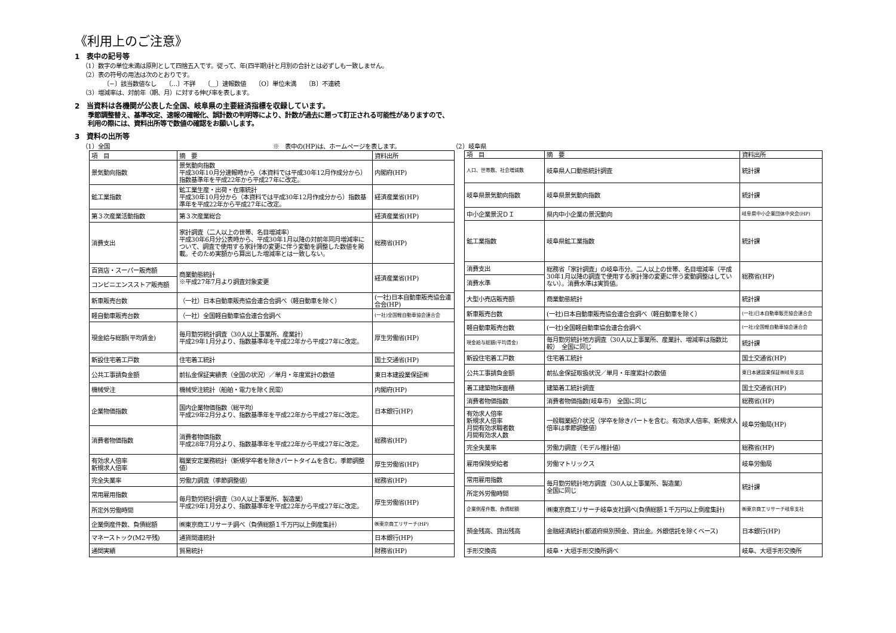《利用上のご注意》
1　表中の記号等
（1）数字の単位未満は原則として四捨五入です。従って、年(四半期)計と月別の合計とは必ずしも一致しません。
（2）表の符号の用法は次のとおりです。
〔−〕該当数値なし　　〔…〕不詳　　〔＿〕速報数値　　〔O〕単位未満　　〔B〕不連続
（3）増減率は、対前年（期、月）に対する伸び率を表します。
2　当資料は各機関が公表した全国、岐阜県の主要経済指標を収録しています。
季節調整替え、基準改定、速報の確報化、誤計数の判明等により、計数が過去に遡って訂正される可能性がありますので、
利用の際には、資料出所等で数値の確認をお願いします。
3　資料の出所等
（1）全国 ※　表中の(HP)は、ホームページを表します。 （2）岐阜県
| 項 目 | 摘 要 | 資料出所 |
| --- | --- | --- |
| 景気動向指数 | 景気動向指数 平成30年10月分速報時から（本資料では平成30年12月作成分から）指数基準年を平成22年から平成27年に改定。 | 内閣府(HP) |
| 鉱工業指数 | 鉱工業生産・出荷・在庫統計 平成30年10月分から（本資料では平成30年12月作成分から）指数基準年を平成22年から平成27年に改定。 | 経済産業省(HP) |
| 第３次産業活動指数 | 第３次産業総合 | 経済産業省(HP) |
| 消費支出 | 家計調査（二人以上の世帯、名目増減率） 平成30年6月分公表時から、平成30年1月以降の対前年同月増減率について、調査で使用する家計簿の変更に伴う変動を調整した数値を掲載。そのため実額から算出した増減率とは一致しない。 | 総務省(HP) |
| 百貨店・スーパー販売額 | 商業動態統計 ※平成27年7月より調査対象変更 | 経済産業省(HP) |
| コンビニエンスストア販売額 | | |
| 新車販売台数 | （一社）日本自動車販売協会連合会調べ（軽自動車を除く） | (一社)日本自動車販売協会連合会(HP) |
| 軽自動車販売台数 | （一社）全国軽自動車協会連合会調べ | (一社)全国軽自動車協会連合会 |
| 現金給与総額(平均賃金) | 毎月勤労統計調査（30人以上事業所、産業計） 平成29年1月分より、指数基準年を平成22年から平成27年に改定。 | 厚生労働省(HP) |
| 新設住宅着工戸数 | 住宅着工統計 | 国土交通省(HP) |
| 公共工事請負金額 | 前払金保証実績表（全国の状況）／単月・年度累計の数値 | 東日本建設業保証㈱ |
| 機械受注 | 機械受注統計（船舶・電力を除く民需） | 内閣府(HP) |
| 企業物価指数 | 国内企業物価指数（総平均） 平成29年2月分より、指数基準年を平成22年から平成27年に改定。 | 日本銀行(HP) |
| 消費者物価指数 | 消費者物価指数 平成28年7月分より、指数基準年を平成22年から平成27年に改定。 | 総務省(HP) |
| 有効求人倍率 新規求人倍率 | 職業安定業務統計（新規学卒者を除きパートタイムを含む。季節調整値） | 厚生労働省(HP) |
| 完全失業率 | 労働力調査（季節調整値） | 総務省(HP) |
| 常用雇用指数 | 毎月勤労統計調査（30人以上事業所、製造業） 平成29年1月分より、指数基準年を平成22年から平成27年に改定。 | 厚生労働省(HP) |
| 所定外労働時間 | | |
| 企業倒産件数、負債総額 | ㈱東京商工リサーチ調べ（負債総額１千万円以上倒産集計） | ㈱東京商工リサーチ(HP) |
| マネーストック(M2平残) | 通貨関連統計 | 日本銀行(HP) |
| 通関実績 | 貿易統計 | 財務省(HP) |
| 項 目 | 摘 要 | 資料出所 |
| --- | --- | --- |
| 人口、世帯数、社会増減数 | 岐阜県人口動態統計調査 | 統計課 |
| 岐阜県景気動向指数 | 岐阜県景気動向指数 | 統計課 |
| 中小企業景況ＤＩ | 県内中小企業の景況動向 | 岐阜県中小企業団体中央会(HP) |
| 鉱工業指数 | 岐阜県鉱工業指数 | 統計課 |
| 消費支出 | 総務省「家計調査」の岐阜市分。二人以上の世帯、名目増減率（平成30年1月以降の調査で使用する家計簿の変更に伴う変動調整はしていない）。消費水準は実質値。 | 総務省(HP) |
| 消費水準 | | |
| 大型小売店販売額 | 商業動態統計 | 統計課 |
| 新車販売台数 | (一社)日本自動車販売協会連合会調べ（軽自動車を除く） | (一社)日本自動車販売協会連合会 |
| 軽自動車販売台数 | (一社)全国軽自動車協会連合会調べ | (一社)全国軽自動車協会連合会 |
| 現金給与総額(平均賃金) | 毎月勤労統計地方調査（30人以上事業所、産業計、増減率は指数比較） 全国に同じ | 統計課 |
| 新設住宅着工戸数 | 住宅着工統計 | 国土交通省(HP) |
| 公共工事請負金額 | 前払金保証取扱状況／単月・年度累計の数値 | 東日本建設業保証㈱岐阜支店 |
| 着工建築物床面積 | 建築着工統計調査 | 国土交通省(HP) |
| 消費者物価指数 | 消費者物価指数(岐阜市) 全国に同じ | 総務省(HP) |
| 有効求人倍率 新規求人倍率 月間有効求職者数 月間有効求人数 | 一般職業紹介状況（学卒を除きパートを含む。有効求人倍率、新規求人倍率は季節調整値） | 岐阜労働局(HP) |
| 完全失業率 | 労働力調査（モデル推計値） | 総務省(HP) |
| 雇用保険受給者 | 労働マトリックス | 岐阜労働局 |
| 常用雇用指数 | 毎月勤労統計地方調査（30人以上事業所、製造業） 全国に同じ | 統計課 |
| 所定外労働時間 | | |
| 企業倒産件数、負債総額 | ㈱東京商工リサーチ岐阜支社調べ(負債総額１千万円以上倒産集計) | ㈱東京商工リサーチ岐阜支社 |
| 預金残高、貸出残高 | 金融経済統計(都道府県別預金、貸出金。外銀信託を除くベース) | 日本銀行(HP) |
| 手形交換高 | 岐阜・大垣手形交換所調べ | 岐阜、大垣手形交換所 |